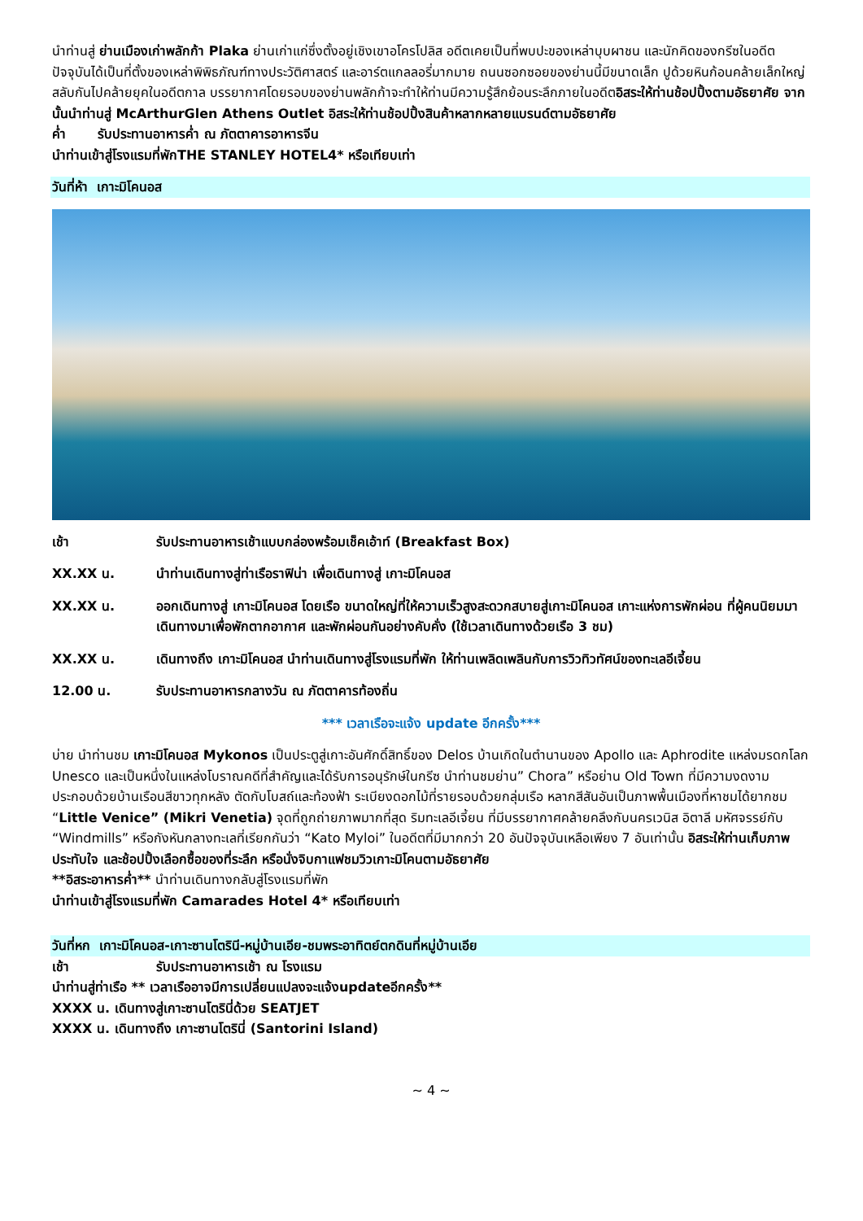นำท่านสู่ ย่านเมืองเก่าพลักก้า Plaka ย่านเก่าแก่ซึ่งตั้งอยู่เชิงเขาอโครโปลิส อดีตเคยเป็นที่พบปะของเหล่าบุบผาชน และนักคิดของกรีซในอดีต ปัจจุบันได้เป็นที่ตั้งของเหล่าพิพิธภัณฑ์ทางประวัติศาสตร์ และอาร์ตแกลลอรี่มากมาย ถนนซอกซอยของย่านนี้มีขนาดเล็ก ปูด้วยหินก้อนคล้ายเล็กใหญ่สลับกันไปคล้ายยุคในอดีตกาล บรรยากาศโดยรอบของย่านพลักก้าจะทำให้ท่านมีความรู้สึกย้อนระลึกภายในอดีตอิสระให้ท่านช้อปปิ้งตามอัธยาศัย จากนั้นนำท่านสู่ McArthurGlen Athens Outlet อิสระให้ท่านช้อปปิ้งสินค้าหลากหลายแบรนด์ตามอัธยาศัย
ค่ำ รับประทานอาหารค่ำ ณ ภัตตาคารอาหารจีน
นำท่านเข้าสู่โรงแรมที่พักTHE STANLEY HOTEL4* หรือเทียบเท่า
วันที่ห้า เกาะมิโคนอส
เช้า รับประทานอาหารเช้าแบบกล่องพร้อมเช็คเอ้าท์ (Breakfast Box)
XX.XX น. นำท่านเดินทางสู่ท่าเรือราฟิน่า เพื่อเดินทางสู่ เกาะมิโคนอส
XX.XX น. ออกเดินทางสู่ เกาะมิโคนอส โดยเรือ ขนาดใหญ่ที่ให้ความเร็วสูงสะดวกสบายสู่เกาะมิโคนอส เกาะแห่งการพักผ่อน ที่ผู้คนนิยมมาเดินทางมาเพื่อพักตากอากาศ และพักผ่อนกันอย่างคับคั่ง (ใช้เวลาเดินทางด้วยเรือ 3 ชม)
XX.XX น. เดินทางถึง เกาะมิโคนอส นำท่านเดินทางสู่โรงแรมที่พัก ให้ท่านเพลิดเพลินกับการวิวทิวทัศน์ของทะเลอีเจี้ยน
12.00 น. รับประทานอาหารกลางวัน ณ ภัตตาคารท้องถิ่น
*** เวลาเรือจะแจ้ง update อีกครั้ง***
บ่าย นำท่านชม เกาะมิโคนอส Mykonos เป็นประตูสู่เกาะอันศักดิ์สิทธิ์ของ Delos บ้านเกิดในตำนานของ Apollo และ Aphrodite แหล่งมรดกโลก Unesco และเป็นหนึ่งในแหล่งโบราณคดีที่สำคัญและได้รับการอนุรักษ์ในกรีซ นำท่านชมย่าน” Chora” หรือย่าน Old Town ที่มีความงดงามประกอบด้วยบ้านเรือนสีขาวทุกหลัง ตัดกับโบสถ์และท้องฟ้า ระเบียงดอกไม้ที่รายรอบด้วยกลุ่มเรือ หลากสีสันอันเป็นภาพพื้นเมืองที่หาชมได้ยากชม “Little Venice” (Mikri Venetia) จุดที่ถูกถ่ายภาพมากที่สุด ริมทะเลอีเจี้ยน ที่มีบรรยากาศคล้ายคลึงกับนครเวนิส อิตาลี มหัศจรรย์กับ “Windmills” หรือกังหันกลางทะเลที่เรียกกันว่า “Kato Myloi” ในอดีตที่มีมากกว่า 20 อันปัจจุบันเหลือเพียง 7 อันเท่านั้น อิสระให้ท่านเก็บภาพประทับใจ และช้อปปิ้งเลือกซื้อของที่ระลึก หรือนั่งจิบกาแฟชมวิวเกาะมิโคนตามอัธยาศัย
**อิสระอาหารค่ำ** นำท่านเดินทางกลับสู่โรงแรมที่พัก
นำท่านเข้าสู่โรงแรมที่พัก Camarades Hotel 4* หรือเทียบเท่า
วันที่หก เกาะมิโคนอส-เกาะซานโตรินี-หมู่บ้านเอีย-ชมพระอาทิตย์ตกดินที่หมู่บ้านเอีย
เช้า รับประทานอาหารเช้า ณ โรงแรม
นำท่านสู่ท่าเรือ ** เวลาเรืออาจมีการเปลี่ยนแปลงจะแจ้งupdateอีกครั้ง**
XXXX น. เดินทางสู่เกาะซานโตรินี่ด้วย SEATJET
XXXX น. เดินทางถึง เกาะซานโตรินี่ (Santorini Island)
~ 4 ~